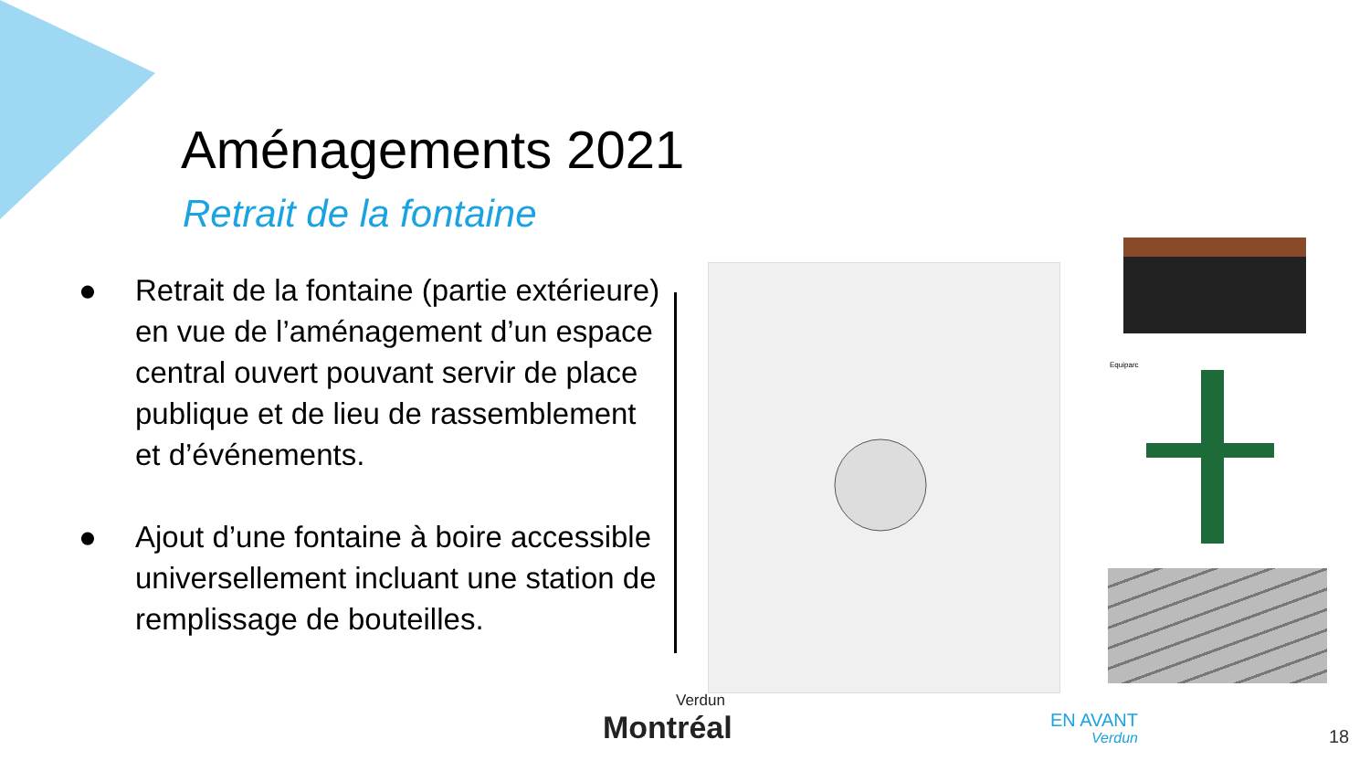Aménagements 2021
Retrait de la fontaine
● Retrait de la fontaine (partie extérieure) en vue de l’aménagement d’un espace central ouvert pouvant servir de place publique et de lieu de rassemblement et d’événements.
● Ajout d’une fontaine à boire accessible universellement incluant une station de remplissage de bouteilles.
Equiparc
Verdun
Montréal
EN AVANT
Verdun
18